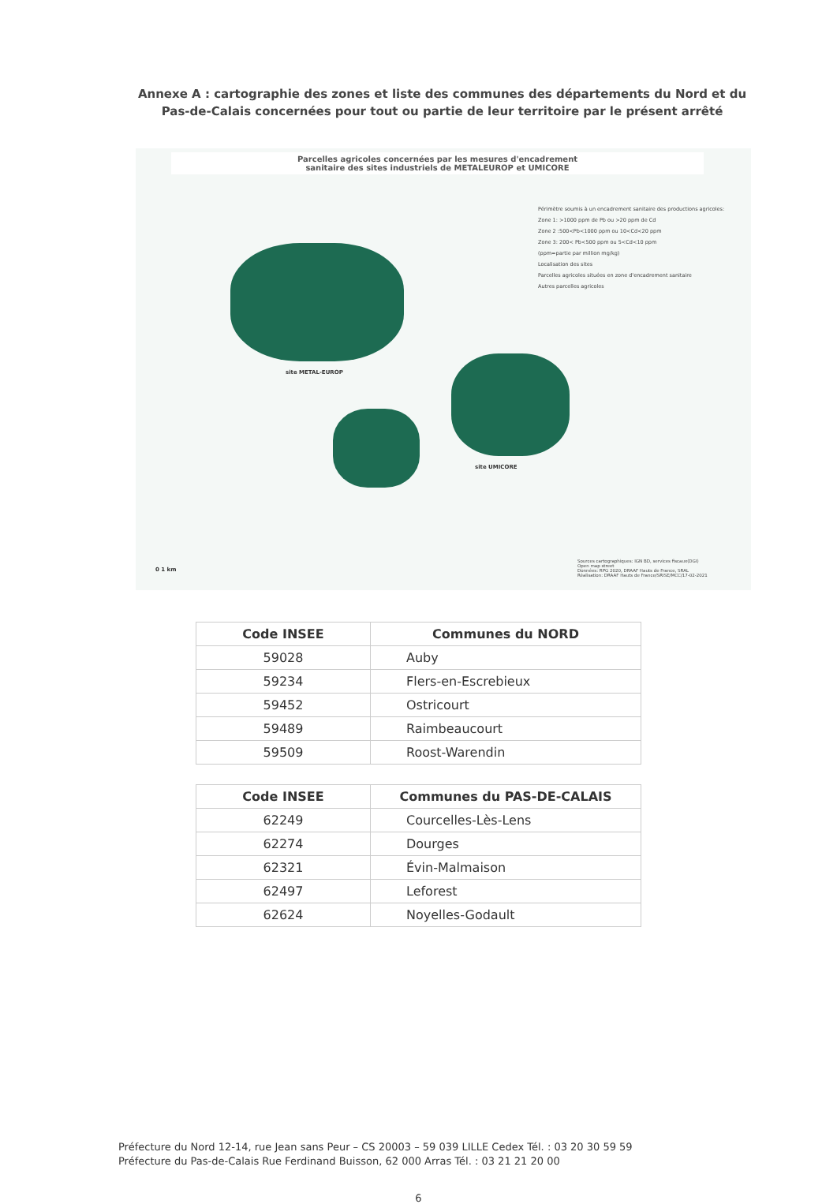Annexe A : cartographie des zones et liste des communes des départements du Nord et du Pas-de-Calais concernées pour tout ou partie de leur territoire par le présent arrêté
Parcelles agricoles concernées par les mesures d'encadrement
sanitaire des sites industriels de METALEUROP et UMICORE
Périmètre soumis à un encadrement sanitaire des productions agricoles:
Zone 1: >1000 ppm de Pb ou >20 ppm de Cd
Zone 2 :500<Pb<1000 ppm ou 10<Cd<20 ppm
Zone 3: 200< Pb<500 ppm ou 5<Cd<10 ppm
(ppm=partie par million mg/kg)
Localisation des sites
Parcelles agricoles situées en zone d'encadrement sanitaire
Autres parcelles agricoles
site METAL-EUROP
site UMICORE
0 1 km
Sources cartographiques: IGN BD, services fiscaux(DGI)
Open map street
Données: RPG 2020, DRAAF Hauts de France, SRAL
Réalisation: DRAAF Hauts de France/SRISE/MCC/17-02-2021
| Code INSEE | Communes du NORD |
| --- | --- |
| 59028 | Auby |
| 59234 | Flers-en-Escrebieux |
| 59452 | Ostricourt |
| 59489 | Raimbeaucourt |
| 59509 | Roost-Warendin |
| Code INSEE | Communes du PAS-DE-CALAIS |
| --- | --- |
| 62249 | Courcelles-Lès-Lens |
| 62274 | Dourges |
| 62321 | Évin-Malmaison |
| 62497 | Leforest |
| 62624 | Noyelles-Godault |
Préfecture du Nord 12-14, rue Jean sans Peur – CS 20003 – 59 039 LILLE Cedex Tél. : 03 20 30 59 59
Préfecture du Pas-de-Calais Rue Ferdinand Buisson, 62 000 Arras Tél. : 03 21 21 20 00
6